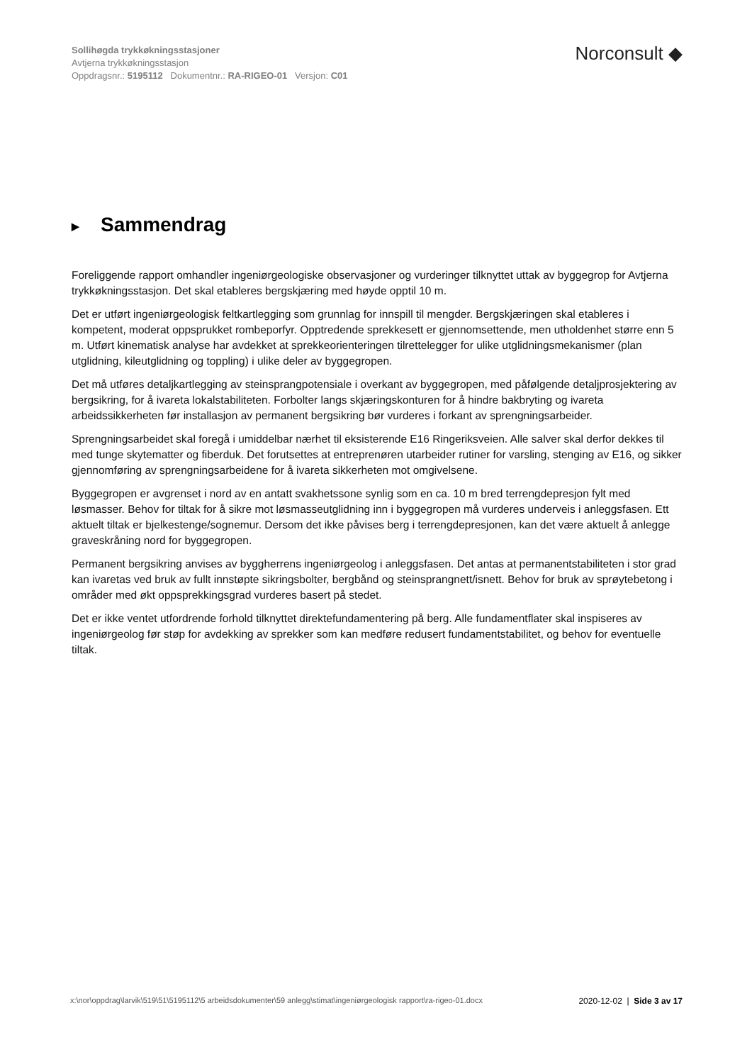Sollihøgda trykkøkningsstasjoner
Avtjerna trykkøkningsstasjon
Oppdragsnr.: 5195112 Dokumentnr.: RA-RIGEO-01 Versjon: C01
Norconsult ◆
▶ Sammendrag
Foreliggende rapport omhandler ingeniørgeologiske observasjoner og vurderinger tilknyttet uttak av byggegrop for Avtjerna trykkøkningsstasjon. Det skal etableres bergskjæring med høyde opptil 10 m.
Det er utført ingeniørgeologisk feltkartlegging som grunnlag for innspill til mengder. Bergskjæringen skal etableres i kompetent, moderat oppsprukket rombeporfyr. Opptredende sprekkesett er gjennomsettende, men utholdenhet større enn 5 m. Utført kinematisk analyse har avdekket at sprekkeorienteringen tilrettelegger for ulike utglidningsmekanismer (plan utglidning, kileutglidning og toppling) i ulike deler av byggegropen.
Det må utføres detaljkartlegging av steinsprangpotensiale i overkant av byggegropen, med påfølgende detaljprosjektering av bergsikring, for å ivareta lokalstabiliteten. Forbolter langs skjæringskonturen for å hindre bakbryting og ivareta arbeidssikkerheten før installasjon av permanent bergsikring bør vurderes i forkant av sprengningsarbeider.
Sprengningsarbeidet skal foregå i umiddelbar nærhet til eksisterende E16 Ringeriksveien. Alle salver skal derfor dekkes til med tunge skytematter og fiberduk. Det forutsettes at entreprenøren utarbeider rutiner for varsling, stenging av E16, og sikker gjennomføring av sprengningsarbeidene for å ivareta sikkerheten mot omgivelsene.
Byggegropen er avgrenset i nord av en antatt svakhetssone synlig som en ca. 10 m bred terrengdepresjon fylt med løsmasser. Behov for tiltak for å sikre mot løsmasseutglidning inn i byggegropen må vurderes underveis i anleggsfasen. Ett aktuelt tiltak er bjelkestenge/sognemur. Dersom det ikke påvises berg i terrengdepresjonen, kan det være aktuelt å anlegge graveskråning nord for byggegropen.
Permanent bergsikring anvises av byggherrens ingeniørgeolog i anleggsfasen. Det antas at permanentstabiliteten i stor grad kan ivaretas ved bruk av fullt innstøpte sikringsbolter, bergbånd og steinsprangnett/isnett. Behov for bruk av sprøytebetong i områder med økt oppsprekkingsgrad vurderes basert på stedet.
Det er ikke ventet utfordrende forhold tilknyttet direktefundamentering på berg. Alle fundamentflater skal inspiseres av ingeniørgeolog før støp for avdekking av sprekker som kan medføre redusert fundamentstabilitet, og behov for eventuelle tiltak.
x:\nor\oppdrag\larvik\519\51\5195112\5 arbeidsdokumenter\59 anlegg\stimat\ingeniørgeologisk rapport\ra-rigeo-01.docx
2020-12-02 | Side 3 av 17